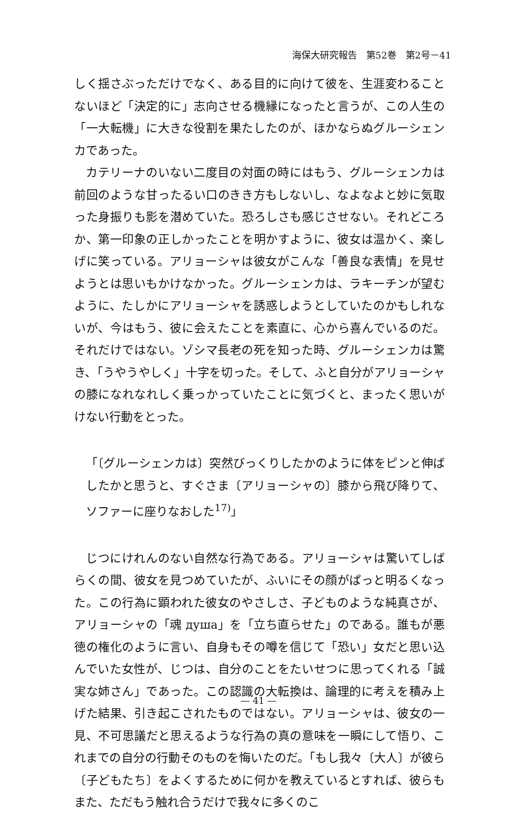海保大研究報告　第52巻　第2号－41
しく揺さぶっただけでなく、ある目的に向けて彼を、生涯変わることないほど「決定的に」志向させる機縁になったと言うが、この人生の「一大転機」に大きな役割を果たしたのが、ほかならぬグルーシェンカであった。
カテリーナのいない二度目の対面の時にはもう、グルーシェンカは前回のような甘ったるい口のきき方もしないし、なよなよと妙に気取った身振りも影を潜めていた。恐ろしさも感じさせない。それどころか、第一印象の正しかったことを明かすように、彼女は温かく、楽しげに笑っている。アリョーシャは彼女がこんな「善良な表情」を見せようとは思いもかけなかった。グルーシェンカは、ラキーチンが望むように、たしかにアリョーシャを誘惑しようとしていたのかもしれないが、今はもう、彼に会えたことを素直に、心から喜んでいるのだ。それだけではない。ゾシマ長老の死を知った時、グルーシェンカは驚き、「うやうやしく」十字を切った。そして、ふと自分がアリョーシャの膝になれなれしく乗っかっていたことに気づくと、まったく思いがけない行動をとった。
「〔グルーシェンカは〕突然びっくりしたかのように体をピンと伸ばしたかと思うと、すぐさま〔アリョーシャの〕膝から飛び降りて、ソファーに座りなおした<sup>17)</sup>」
じつにけれんのない自然な行為である。アリョーシャは驚いてしばらくの間、彼女を見つめていたが、ふいにその顔がぱっと明るくなった。この行為に顕われた彼女のやさしさ、子どものような純真さが、アリョーシャの「魂 душа」を「立ち直らせた」のである。誰もが悪徳の権化のように言い、自身もその噂を信じて「恐い」女だと思い込んでいた女性が、じつは、自分のことをたいせつに思ってくれる「誠実な姉さん」であった。この認識の大転換は、論理的に考えを積み上げた結果、引き起こされたものではない。アリョーシャは、彼女の一見、不可思議だと思えるような行為の真の意味を一瞬にして悟り、これまでの自分の行動そのものを悔いたのだ。「もし我々〔大人〕が彼ら〔子どもたち〕をよくするために何かを教えているとすれば、彼らもまた、ただもう触れ合うだけで我々に多くのこ
— 41 —